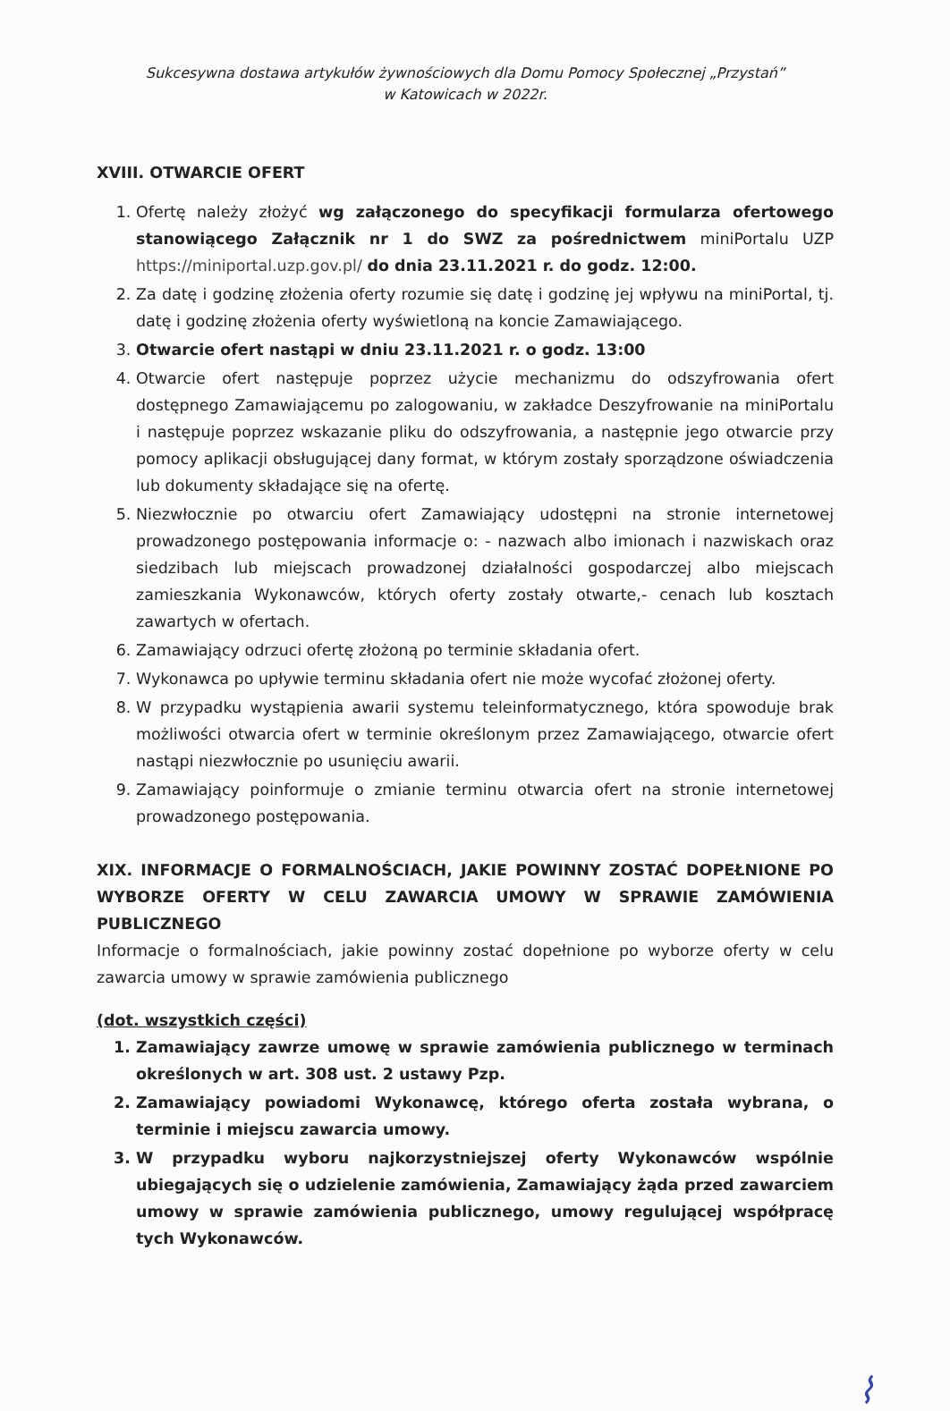Sukcesywna dostawa artykułów żywnościowych dla Domu Pomocy Społecznej „Przystań”
w Katowicach w 2022r.
XVIII. OTWARCIE OFERT
1. Ofertę należy złożyć wg załączonego do specyfikacji formularza ofertowego stanowiącego Załącznik nr 1 do SWZ za pośrednictwem miniPortalu UZP https://miniportal.uzp.gov.pl/ do dnia 23.11.2021 r. do godz. 12:00.
2. Za datę i godzinę złożenia oferty rozumie się datę i godzinę jej wpływu na miniPortal, tj. datę i godzinę złożenia oferty wyświetloną na koncie Zamawiającego.
3. Otwarcie ofert nastąpi w dniu 23.11.2021 r. o godz. 13:00
4. Otwarcie ofert następuje poprzez użycie mechanizmu do odszyfrowania ofert dostępnego Zamawiającemu po zalogowaniu, w zakładce Deszyfrowanie na miniPortalu i następuje poprzez wskazanie pliku do odszyfrowania, a następnie jego otwarcie przy pomocy aplikacji obsługującej dany format, w którym zostały sporządzone oświadczenia lub dokumenty składające się na ofertę.
5. Niezwłocznie po otwarciu ofert Zamawiający udostępni na stronie internetowej prowadzonego postępowania informacje o: - nazwach albo imionach i nazwiskach oraz siedzibach lub miejscach prowadzonej działalności gospodarczej albo miejscach zamieszkania Wykonawców, których oferty zostały otwarte,- cenach lub kosztach zawartych w ofertach.
6. Zamawiający odrzuci ofertę złożoną po terminie składania ofert.
7. Wykonawca po upływie terminu składania ofert nie może wycofać złożonej oferty.
8. W przypadku wystąpienia awarii systemu teleinformatycznego, która spowoduje brak możliwości otwarcia ofert w terminie określonym przez Zamawiającego, otwarcie ofert nastąpi niezwłocznie po usunięciu awarii.
9. Zamawiający poinformuje o zmianie terminu otwarcia ofert na stronie internetowej prowadzonego postępowania.
XIX. INFORMACJE O FORMALNOŚCIACH, JAKIE POWINNY ZOSTAĆ DOPEŁNIONE PO WYBORZE OFERTY W CELU ZAWARCIA UMOWY W SPRAWIE ZAMÓWIENIA PUBLICZNEGO
Informacje o formalnościach, jakie powinny zostać dopełnione po wyborze oferty w celu zawarcia umowy w sprawie zamówienia publicznego
(dot. wszystkich części)
1. Zamawiający zawrze umowę w sprawie zamówienia publicznego w terminach określonych w art. 308 ust. 2 ustawy Pzp.
2. Zamawiający powiadomi Wykonawcę, którego oferta została wybrana, o terminie i miejscu zawarcia umowy.
3. W przypadku wyboru najkorzystniejszej oferty Wykonawców wspólnie ubiegających się o udzielenie zamówienia, Zamawiający żąda przed zawarciem umowy w sprawie zamówienia publicznego, umowy regulującej współpracę tych Wykonawców.
⌇